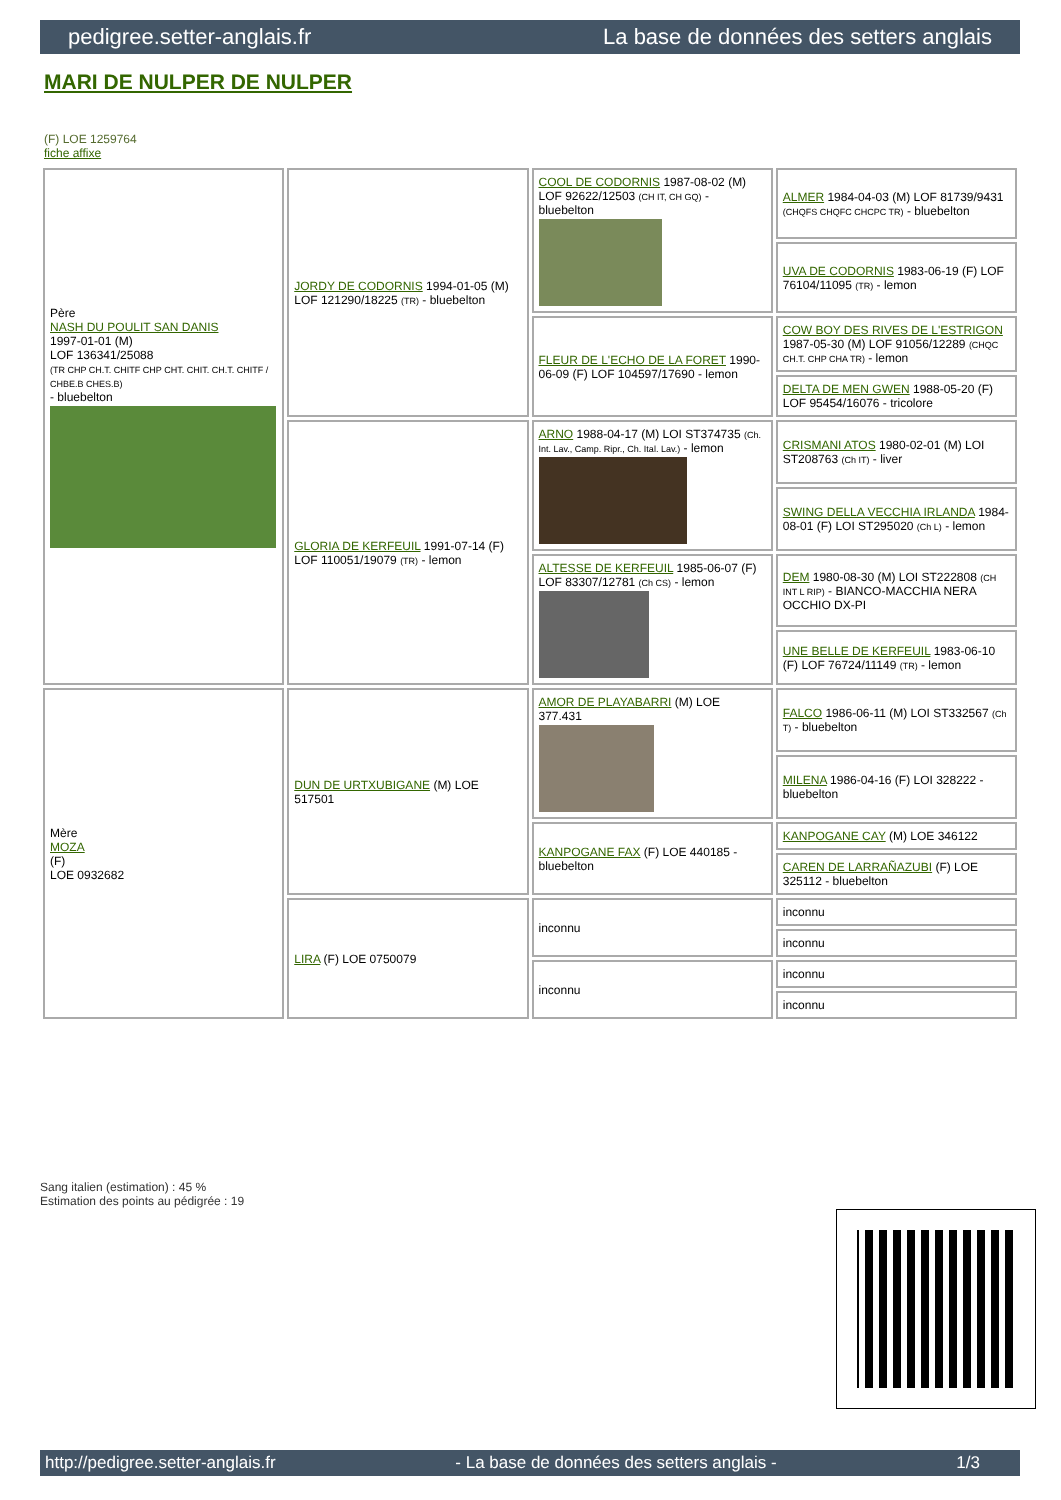pedigree.setter-anglais.fr La base de données des setters anglais
MARI DE NULPER DE NULPER
(F) LOE 1259764
fiche affixe
| Père NASH DU POULIT SAN DANIS 1997-01-01 (M) LOF 136341/25088 (TR CHP CH.T. CHITF CHP CHT. CHIT. CH.T. CHITF / CHBE.B CHES.B) - bluebelton | JORDY DE CODORNIS 1994-01-05 (M) LOF 121290/18225 (TR) - bluebelton | COOL DE CODORNIS 1987-08-02 (M) LOF 92622/12503 (CH IT, CH GQ) - bluebelton | ALMER 1984-04-03 (M) LOF 81739/9431 (CHQFS CHQFC CHCPC TR) - bluebelton |
| | | | UVA DE CODORNIS 1983-06-19 (F) LOF 76104/11095 (TR) - lemon |
| | | FLEUR DE L'ECHO DE LA FORET 1990-06-09 (F) LOF 104597/17690 - lemon | COW BOY DES RIVES DE L'ESTRIGON 1987-05-30 (M) LOF 91056/12289 (CHQC CH.T. CHP CHA TR) - lemon |
| | | | DELTA DE MEN GWEN 1988-05-20 (F) LOF 95454/16076 - tricolore |
| | GLORIA DE KERFEUIL 1991-07-14 (F) LOF 110051/19079 (TR) - lemon | ARNO 1988-04-17 (M) LOI ST374735 (Ch. Int. Lav., Camp. Ripr., Ch. Ital. Lav.) - lemon | CRISMANI ATOS 1980-02-01 (M) LOI ST208763 (Ch IT) - liver |
| | | | SWING DELLA VECCHIA IRLANDA 1984-08-01 (F) LOI ST295020 (Ch L) - lemon |
| | | ALTESSE DE KERFEUIL 1985-06-07 (F) LOF 83307/12781 (Ch CS) - lemon | DEM 1980-08-30 (M) LOI ST222808 (CH INT L RIP) - BIANCO-MACCHIA NERA OCCHIO DX-PI |
| | | | UNE BELLE DE KERFEUIL 1983-06-10 (F) LOF 76724/11149 (TR) - lemon |
| Mère MOZA (F) LOE 0932682 | DUN DE URTXUBIGANE (M) LOE 517501 | AMOR DE PLAYABARRI (M) LOE 377.431 | FALCO 1986-06-11 (M) LOI ST332567 (Ch T) - bluebelton |
| | | | MILENA 1986-04-16 (F) LOI 328222 - bluebelton |
| | | KANPOGANE FAX (F) LOE 440185 - bluebelton | KANPOGANE CAY (M) LOE 346122 |
| | | | CAREN DE LARRAÑAZUBI (F) LOE 325112 - bluebelton |
| | LIRA (F) LOE 0750079 | inconnu | inconnu |
| | | | inconnu |
| | | inconnu | inconnu |
| | | | inconnu |
Sang italien (estimation) : 45 %
Estimation des points au pédigrée : 19
http://pedigree.setter-anglais.fr - La base de données des setters anglais - 1/3